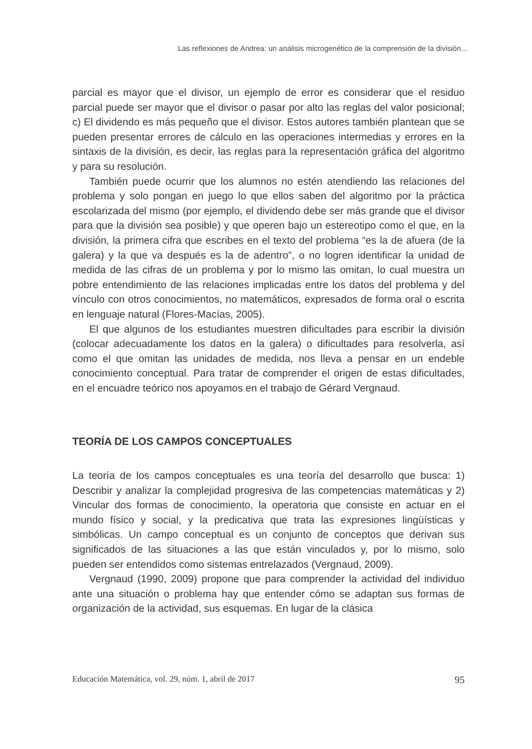Las reflexiones de Andrea: un análisis microgenético de la comprensión de la división...
parcial es mayor que el divisor, un ejemplo de error es considerar que el residuo parcial puede ser mayor que el divisor o pasar por alto las reglas del valor posicional; c) El dividendo es más pequeño que el divisor. Estos autores también plantean que se pueden presentar errores de cálculo en las operaciones intermedias y errores en la sintaxis de la división, es decir, las reglas para la representación gráfica del algoritmo y para su resolución.
También puede ocurrir que los alumnos no estén atendiendo las relaciones del problema y solo pongan en juego lo que ellos saben del algoritmo por la práctica escolarizada del mismo (por ejemplo, el dividendo debe ser más grande que el divisor para que la división sea posible) y que operen bajo un estereotipo como el que, en la división, la primera cifra que escribes en el texto del problema “es la de afuera (de la galera) y la que va después es la de adentro”, o no logren identificar la unidad de medida de las cifras de un problema y por lo mismo las omitan, lo cual muestra un pobre entendimiento de las relaciones implicadas entre los datos del problema y del vínculo con otros conocimientos, no matemáticos, expresados de forma oral o escrita en lenguaje natural (Flores-Macías, 2005).
El que algunos de los estudiantes muestren dificultades para escribir la división (colocar adecuadamente los datos en la galera) o dificultades para resolverla, así como el que omitan las unidades de medida, nos lleva a pensar en un endeble conocimiento conceptual. Para tratar de comprender el origen de estas dificultades, en el encuadre teórico nos apoyamos en el trabajo de Gérard Vergnaud.
TEORÍA DE LOS CAMPOS CONCEPTUALES
La teoría de los campos conceptuales es una teoría del desarrollo que busca: 1) Describir y analizar la complejidad progresiva de las competencias matemáticas y 2) Vincular dos formas de conocimiento, la operatoria que consiste en actuar en el mundo físico y social, y la predicativa que trata las expresiones lingüísticas y simbólicas. Un campo conceptual es un conjunto de conceptos que derivan sus significados de las situaciones a las que están vinculados y, por lo mismo, solo pueden ser entendidos como sistemas entrelazados (Vergnaud, 2009).
Vergnaud (1990, 2009) propone que para comprender la actividad del individuo ante una situación o problema hay que entender cómo se adaptan sus formas de organización de la actividad, sus esquemas. En lugar de la clásica
Educación Matemática, vol. 29, núm. 1, abril de 2017 95